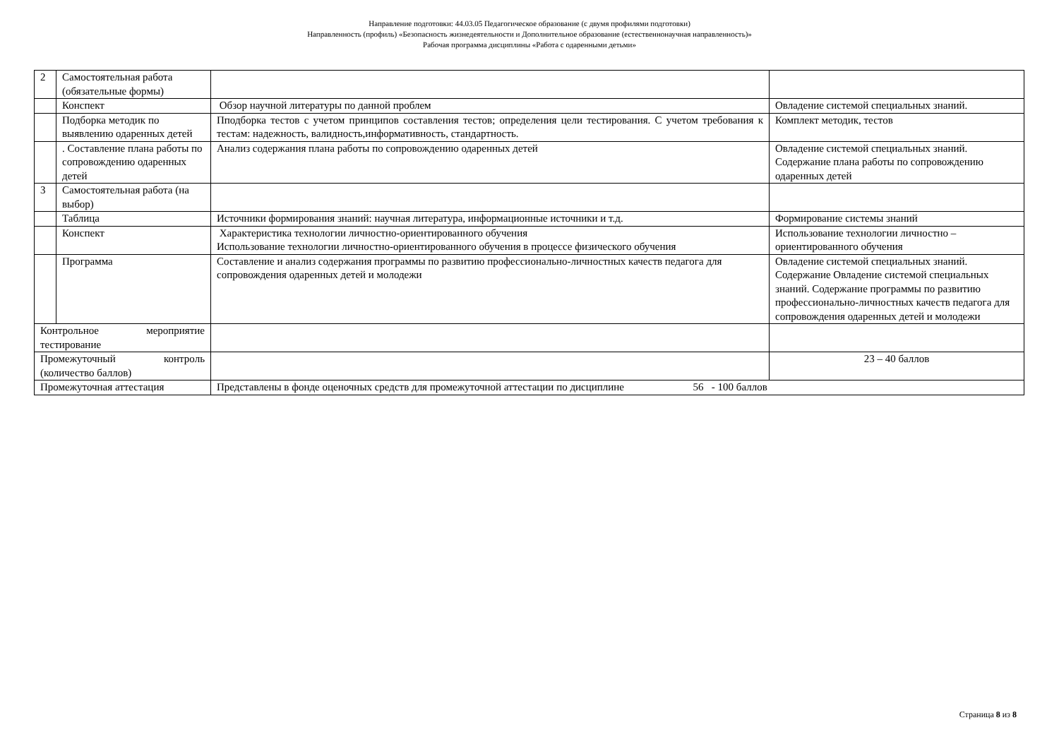Направление подготовки: 44.03.05 Педагогическое образование (с двумя профилями подготовки)
Направленность (профиль) «Безопасность жизнедеятельности и Дополнительное образование (естественнонаучная направленность)»
Рабочая программа дисциплины «Работа с одаренными детьми»
| 2 | Самостоятельная работа (обязательные формы) | | |
| | Конспект | Обзор научной литературы по данной проблем | Овладение системой специальных знаний. |
| | Подборка методик по выявлению одаренных детей | Пподборка тестов с учетом принципов составления тестов; определения цели тестирования. С учетом требования к тестам: надежность, валидность,информативность, стандартность. | Комплект методик, тестов |
| | . Составление плана работы по сопровождению одаренных детей | Анализ содержания плана работы по сопровождению одаренных детей | Овладение системой специальных знаний. Содержание плана работы по сопровождению одаренных детей |
| 3 | Самостоятельная работа (на выбор) | | |
| | Таблица | Источники формирования знаний: научная литература, информационные источники и т.д. | Формирование системы знаний |
| | Конспект | Характеристика технологии личностно-ориентированного обучения Использование технологии личностно-ориентированного обучения в процессе физического обучения | Использование технологии личностно – ориентированного обучения |
| | Программа | Составление и анализ содержания программы по развитию профессионально-личностных качеств педагога для сопровождения одаренных детей и молодежи | Овладение системой специальных знаний. Содержание Овладение системой специальных знаний. Содержание программы по развитию профессионально-личностных качеств педагога для сопровождения одаренных детей и молодежи |
| Контрольное мероприятие тестирование | | | |
| Промежуточный контроль (количество баллов) | | | 23 – 40 баллов |
| Промежуточная аттестация | | Представлены в фонде оценочных средств для промежуточной аттестации по дисциплине 56 - 100 баллов | |
Страница 8 из 8